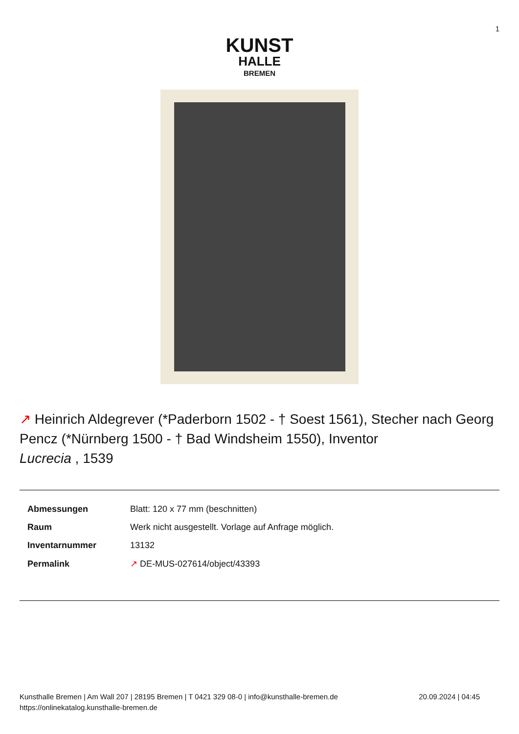1
KUNST
HALLE
BREMEN
↗ Heinrich Aldegrever (*Paderborn 1502 - † Soest 1561), Stecher nach Georg Pencz (*Nürnberg 1500 - † Bad Windsheim 1550), Inventor
Lucrecia , 1539
| Abmessungen | Blatt: 120 x 77 mm (beschnitten) |
| Raum | Werk nicht ausgestellt. Vorlage auf Anfrage möglich. |
| Inventarnummer | 13132 |
| Permalink | ↗ DE-MUS-027614/object/43393 |
Kunsthalle Bremen | Am Wall 207 | 28195 Bremen | T 0421 329 08-0 | info@kunsthalle-bremen.de
https://onlinekatalog.kunsthalle-bremen.de
20.09.2024 | 04:45